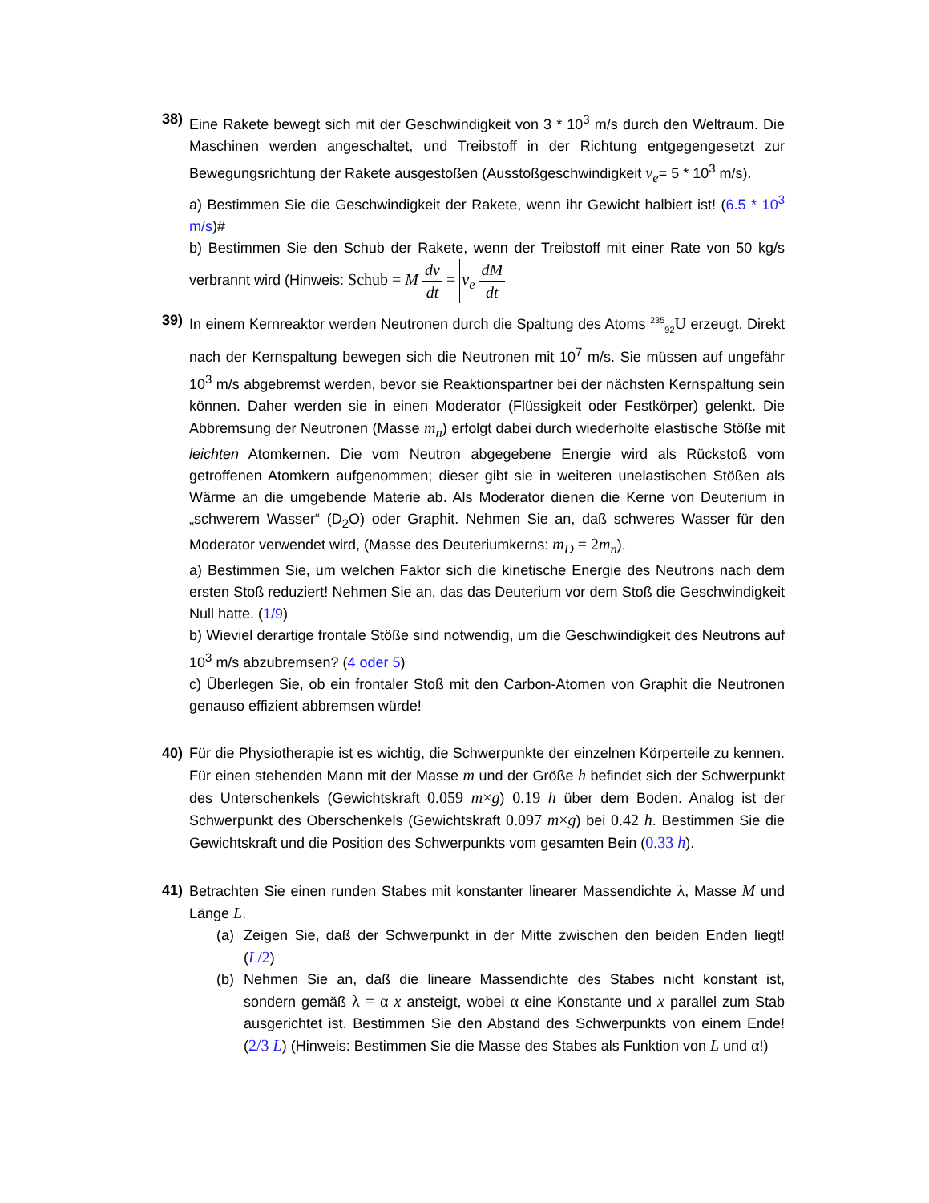38) Eine Rakete bewegt sich mit der Geschwindigkeit von 3 * 10<sup>3</sup> m/s durch den Weltraum. Die Maschinen werden angeschaltet, und Treibstoff in der Richtung entgegengesetzt zur Bewegungsrichtung der Rakete ausgestoßen (Ausstoßgeschwindigkeit v<sub>e</sub>= 5 * 10<sup>3</sup> m/s).
a) Bestimmen Sie die Geschwindigkeit der Rakete, wenn ihr Gewicht halbiert ist! (6.5 * 10<sup>3</sup> m/s)#
b) Bestimmen Sie den Schub der Rakete, wenn der Treibstoff mit einer Rate von 50 kg/s verbrannt wird (Hinweis: Schub = M dv dt = v<sub>e</sub> dM dt
39) In einem Kernreaktor werden Neutronen durch die Spaltung des Atoms <sup>235</sup><sub>92</sub>U erzeugt. Direkt nach der Kernspaltung bewegen sich die Neutronen mit 10<sup>7</sup> m/s. Sie müssen auf ungefähr 10<sup>3</sup> m/s abgebremst werden, bevor sie Reaktionspartner bei der nächsten Kernspaltung sein können. Daher werden sie in einen Moderator (Flüssigkeit oder Fest­körper) gelenkt. Die Abbremsung der Neutronen (Masse m<sub>n</sub>) erfolgt dabei durch wiederholte elastische Stöße mit leichten Atomkernen. Die vom Neutron abge­gebene Energie wird als Rückstoß vom getroffenen Atomkern aufgenommen; dieser gibt sie in weiteren unelastischen Stößen als Wärme an die umgebende Materie ab. Als Moderator dienen die Kerne von Deuterium in „schwerem Wasser“ (D<sub>2</sub>O) oder Graphit. Nehmen Sie an, daß schweres Wasser für den Moderator verwendet wird, (Masse des Deuteriumkerns: m<sub>D</sub> = 2m<sub>n</sub>).
a) Bestimmen Sie, um welchen Faktor sich die kinetische Energie des Neutrons nach dem ersten Stoß reduziert! Nehmen Sie an, das das Deuterium vor dem Stoß die Geschwindigkeit Null hatte. (1/9)
b) Wieviel derartige frontale Stöße sind notwendig, um die Geschwindigkeit des Neutrons auf 10<sup>3</sup> m/s abzubremsen? (4 oder 5)
c) Überlegen Sie, ob ein frontaler Stoß mit den Carbon-Atomen von Graphit die Neutronen genauso effizient abbremsen würde!
40) Für die Physiotherapie ist es wichtig, die Schwerpunkte der einzelnen Körperteile zu kennen. Für einen stehenden Mann mit der Masse m und der Größe h befin­det sich der Schwerpunkt des Unterschenkels (Gewichtskraft 0.059 m×g) 0.19 h über dem Boden. Analog ist der Schwerpunkt des Oberschenkels (Gewichtskraft 0.097 m×g) bei 0.42 h. Bestimmen Sie die Gewichtskraft und die Position des Schwerpunkts vom gesamten Bein (0.33 h).
41) Betrachten Sie einen runden Stabes mit konstanter linearer Massendichte λ, Masse M und Länge L.
(a) Zeigen Sie, daß der Schwerpunkt in der Mitte zwischen den beiden Enden liegt! (L/2)
(b) Nehmen Sie an, daß die lineare Massendichte des Stabes nicht konstant ist, sondern gemäß λ = α x ansteigt, wobei α eine Konstante und x paral­lel zum Stab ausgerichtet ist. Bestimmen Sie den Abstand des Schwer­punkts von einem Ende! (2/3 L) (Hinweis: Bestimmen Sie die Masse des Stabes als Funktion von L und α!)